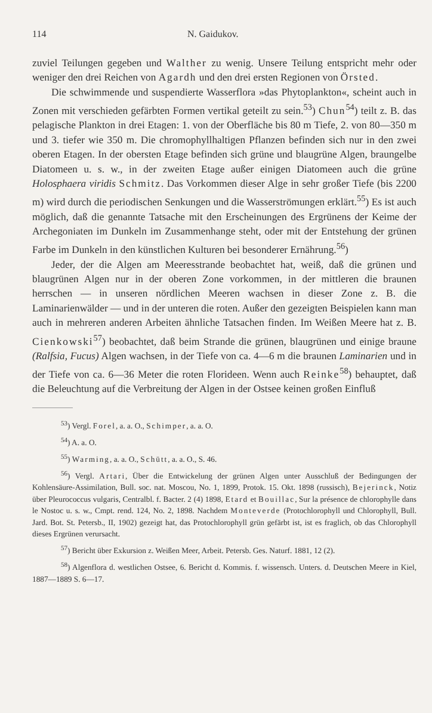114 N. Gaidukov.
zuviel Teilungen gegeben und Walther zu wenig. Unsere Teilung entspricht mehr oder weniger den drei Reichen von Agardh und den drei ersten Regionen von Örsted.
Die schwimmende und suspendierte Wasserflora »das Phytoplankton«, scheint auch in Zonen mit verschieden gefärbten Formen vertikal geteilt zu sein.<sup>53</sup>) Chun<sup>54</sup>) teilt z. B. das pelagische Plankton in drei Etagen: 1. von der Oberfläche bis 80 m Tiefe, 2. von 80—350 m und 3. tiefer wie 350 m. Die chromophyllhaltigen Pflanzen befinden sich nur in den zwei oberen Etagen. In der obersten Etage befinden sich grüne und blaugrüne Algen, braungelbe Diatomeen u. s. w., in der zweiten Etage außer einigen Diatomeen auch die grüne Holosphaera viridis Schmitz. Das Vorkommen dieser Alge in sehr großer Tiefe (bis 2200 m) wird durch die periodischen Senkungen und die Wasserströmungen erklärt.<sup>55</sup>) Es ist auch möglich, daß die genannte Tatsache mit den Erscheinungen des Ergrünens der Keime der Archegoniaten im Dunkeln im Zusammenhange steht, oder mit der Entstehung der grünen Farbe im Dunkeln in den künstlichen Kulturen bei besonderer Ernährung.<sup>56</sup>)
Jeder, der die Algen am Meeresstrande beobachtet hat, weiß, daß die grünen und blaugrünen Algen nur in der oberen Zone vorkommen, in der mittleren die braunen herrschen — in unseren nördlichen Meeren wachsen in dieser Zone z. B. die Laminarienwälder — und in der unteren die roten. Außer den gezeigten Beispielen kann man auch in mehreren anderen Arbeiten ähnliche Tatsachen finden. Im Weißen Meere hat z. B. Cienkowski<sup>57</sup>) beobachtet, daß beim Strande die grünen, blaugrünen und einige braune (Ralfsia, Fucus) Algen wachsen, in der Tiefe von ca. 4—6 m die braunen Laminarien und in der Tiefe von ca. 6—36 Meter die roten Florideen. Wenn auch Reinke<sup>58</sup>) behauptet, daß die Beleuchtung auf die Verbreitung der Algen in der Ostsee keinen großen Einfluß
<sup>53</sup>) Vergl. Forel, a. a. O., Schimper, a. a. O.
<sup>54</sup>) A. a. O.
<sup>55</sup>) Warming, a. a. O., Schütt, a. a. O., S. 46.
<sup>56</sup>) Vergl. Artari, Über die Entwickelung der grünen Algen unter Ausschluß der Bedingungen der Kohlensäure-Assimilation, Bull. soc. nat. Moscou, No. 1, 1899, Protok. 15. Okt. 1898 (russisch), Bejerinck, Notiz über Pleurococcus vulgaris, Centralbl. f. Bacter. 2 (4) 1898, Etard et Bouillac, Sur la présence de chlorophylle dans le Nostoc u. s. w., Cmpt. rend. 124, No. 2, 1898. Nachdem Monteverde (Protochlorophyll und Chlorophyll, Bull. Jard. Bot. St. Petersb., II, 1902) gezeigt hat, das Protochlorophyll grün gefärbt ist, ist es fraglich, ob das Chlorophyll dieses Ergrünen verursacht.
<sup>57</sup>) Bericht über Exkursion z. Weißen Meer, Arbeit. Petersb. Ges. Naturf. 1881, 12 (2).
<sup>58</sup>) Algenflora d. westlichen Ostsee, 6. Bericht d. Kommis. f. wissensch. Unters. d. Deutschen Meere in Kiel, 1887—1889 S. 6—17.